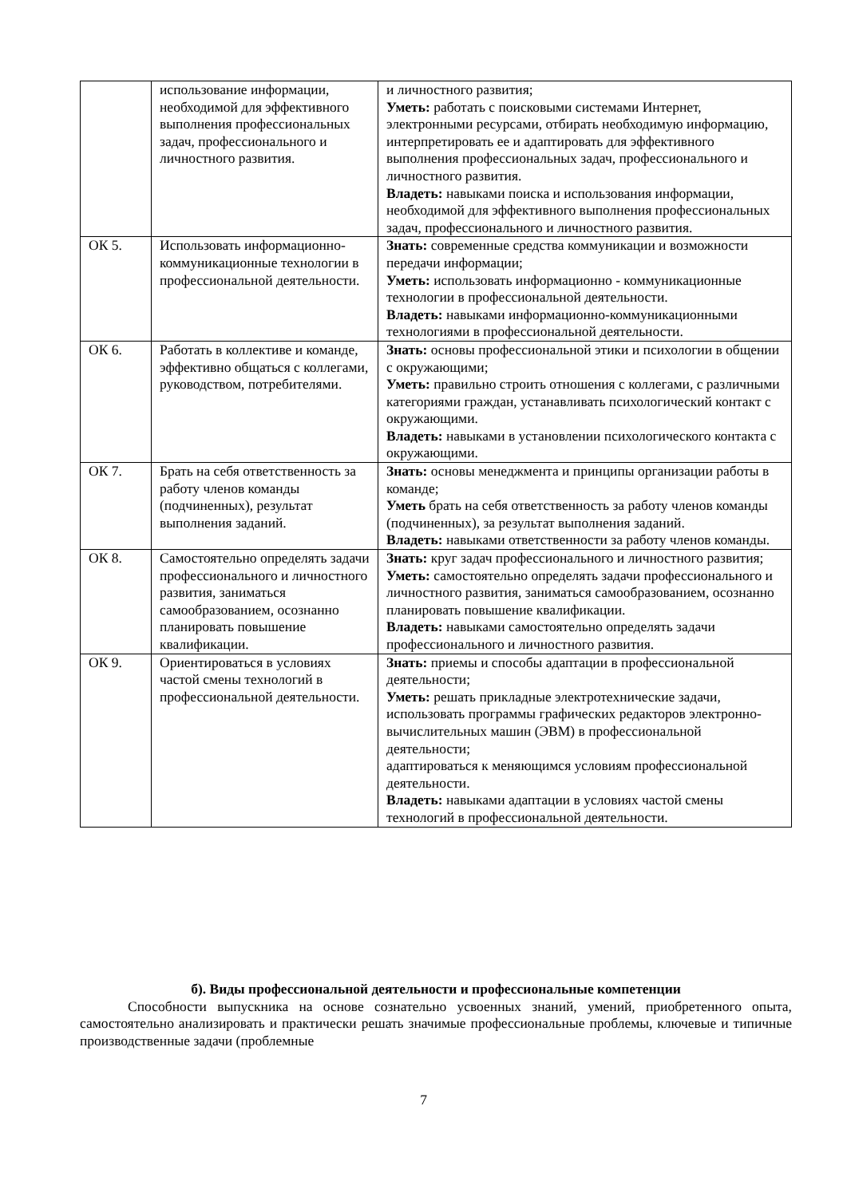| | использование информации, необходимой для эффективного выполнения профессиональных задач, профессионального и личностного развития. | и личностного развития; Уметь: работать с поисковыми системами Интернет, электронными ресурсами, отбирать необходимую информацию, интерпретировать ее и адаптировать для эффективного выполнения профессиональных задач, профессионального и личностного развития. Владеть: навыками поиска и использования информации, необходимой для эффективного выполнения профессиональных задач, профессионального и личностного развития. |
| ОК 5. | Использовать информационно-коммуникационные технологии в профессиональной деятельности. | Знать: современные средства коммуникации и возможности передачи информации; Уметь: использовать информационно - коммуникационные технологии в профессиональной деятельности. Владеть: навыками информационно-коммуникационными технологиями в профессиональной деятельности. |
| ОК 6. | Работать в коллективе и команде, эффективно общаться с коллегами, руководством, потребителями. | Знать: основы профессиональной этики и психологии в общении с окружающими; Уметь: правильно строить отношения с коллегами, с различными категориями граждан, устанавливать психологический контакт с окружающими. Владеть: навыками в установлении психологического контакта с окружающими. |
| ОК 7. | Брать на себя ответственность за работу членов команды (подчиненных), результат выполнения заданий. | Знать: основы менеджмента и принципы организации работы в команде; Уметь брать на себя ответственность за работу членов команды (подчиненных), за результат выполнения заданий. Владеть: навыками ответственности за работу членов команды. |
| ОК 8. | Самостоятельно определять задачи профессионального и личностного развития, заниматься самообразованием, осознанно планировать повышение квалификации. | Знать: круг задач профессионального и личностного развития; Уметь: самостоятельно определять задачи профессионального и личностного развития, заниматься самообразованием, осознанно планировать повышение квалификации. Владеть: навыками самостоятельно определять задачи профессионального и личностного развития. |
| ОК 9. | Ориентироваться в условиях частой смены технологий в профессиональной деятельности. | Знать: приемы и способы адаптации в профессиональной деятельности; Уметь: решать прикладные электротехнические задачи, использовать программы графических редакторов электронно-вычислительных машин (ЭВМ) в профессиональной деятельности; адаптироваться к меняющимся условиям профессиональной деятельности. Владеть: навыками адаптации в условиях частой смены технологий в профессиональной деятельности. |
б). Виды профессиональной деятельности и профессиональные компетенции
Способности выпускника на основе сознательно усвоенных знаний, умений, приобретенного опыта, самостоятельно анализировать и практически решать значимые профессиональные проблемы, ключевые и типичные производственные задачи (проблемные
7